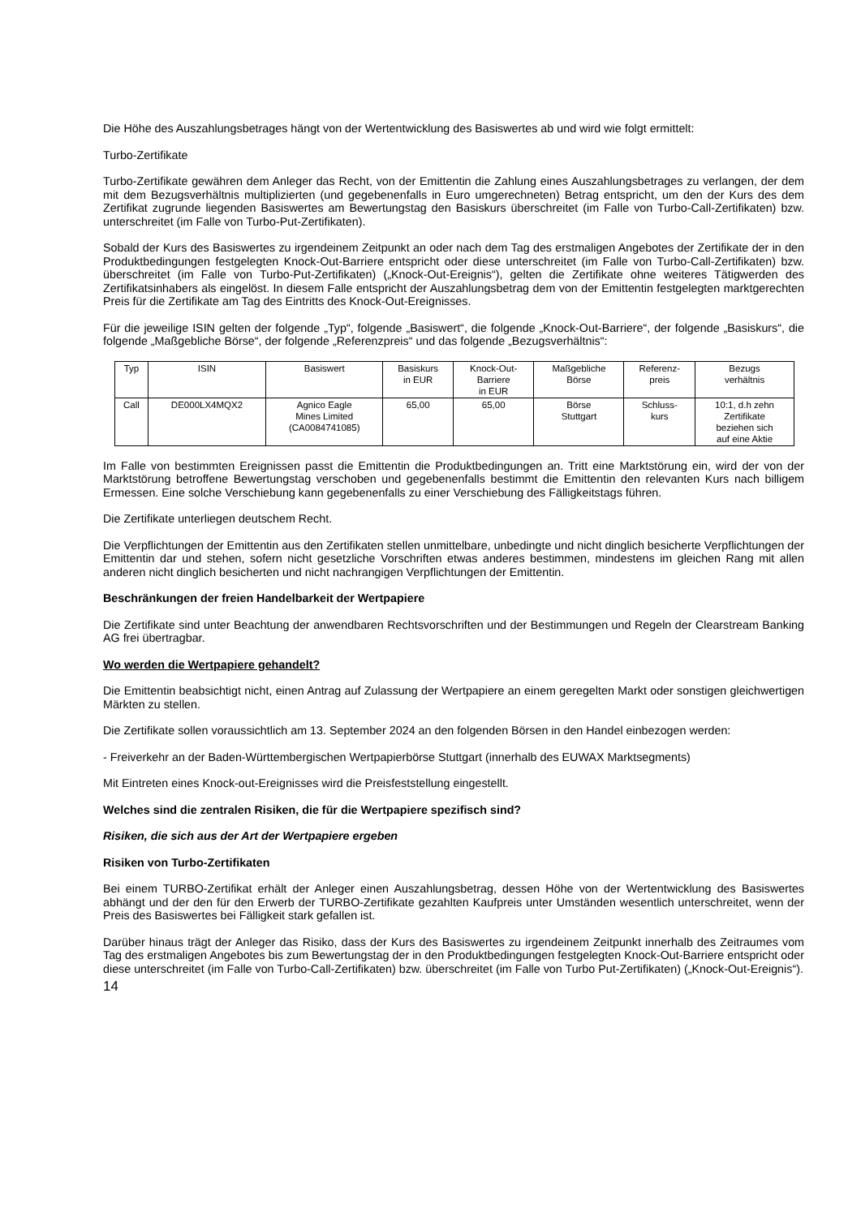Die Höhe des Auszahlungsbetrages hängt von der Wertentwicklung des Basiswertes ab und wird wie folgt ermittelt:
Turbo-Zertifikate
Turbo-Zertifikate gewähren dem Anleger das Recht, von der Emittentin die Zahlung eines Auszahlungsbetrages zu verlangen, der dem mit dem Bezugsverhältnis multiplizierten (und gegebenenfalls in Euro umgerechneten) Betrag entspricht, um den der Kurs des dem Zertifikat zugrunde liegenden Basiswertes am Bewertungstag den Basiskurs überschreitet (im Falle von Turbo-Call-Zertifikaten) bzw. unterschreitet (im Falle von Turbo-Put-Zertifikaten).
Sobald der Kurs des Basiswertes zu irgendeinem Zeitpunkt an oder nach dem Tag des erstmaligen Angebotes der Zertifikate der in den Produktbedingungen festgelegten Knock-Out-Barriere entspricht oder diese unterschreitet (im Falle von Turbo-Call-Zertifikaten) bzw. überschreitet (im Falle von Turbo-Put-Zertifikaten) („Knock-Out-Ereignis“), gelten die Zertifikate ohne weiteres Tätigwerden des Zertifikatsinhabers als eingelöst. In diesem Falle entspricht der Auszahlungsbetrag dem von der Emittentin festgelegten marktgerechten Preis für die Zertifikate am Tag des Eintritts des Knock-Out-Ereignisses.
Für die jeweilige ISIN gelten der folgende „Typ“, folgende „Basiswert“, die folgende „Knock-Out-Barriere“, der folgende „Basiskurs“, die folgende „Maßgebliche Börse“, der folgende „Referenzpreis“ und das folgende „Bezugsverhältnis“:
| Typ | ISIN | Basiswert | Basiskurs in EUR | Knock-Out- Barriere in EUR | Maßgebliche Börse | Referenz- preis | Bezugs verhältnis |
| --- | --- | --- | --- | --- | --- | --- | --- |
| Call | DE000LX4MQX2 | Agnico Eagle Mines Limited (CA0084741085) | 65,00 | 65,00 | Börse Stuttgart | Schluss- kurs | 10:1, d.h zehn Zertifikate beziehen sich auf eine Aktie |
Im Falle von bestimmten Ereignissen passt die Emittentin die Produktbedingungen an. Tritt eine Marktstörung ein, wird der von der Marktstörung betroffene Bewertungstag verschoben und gegebenenfalls bestimmt die Emittentin den relevanten Kurs nach billigem Ermessen. Eine solche Verschiebung kann gegebenenfalls zu einer Verschiebung des Fälligkeitstags führen.
Die Zertifikate unterliegen deutschem Recht.
Die Verpflichtungen der Emittentin aus den Zertifikaten stellen unmittelbare, unbedingte und nicht dinglich besicherte Verpflichtungen der Emittentin dar und stehen, sofern nicht gesetzliche Vorschriften etwas anderes bestimmen, mindestens im gleichen Rang mit allen anderen nicht dinglich besicherten und nicht nachrangigen Verpflichtungen der Emittentin.
Beschränkungen der freien Handelbarkeit der Wertpapiere
Die Zertifikate sind unter Beachtung der anwendbaren Rechtsvorschriften und der Bestimmungen und Regeln der Clearstream Banking AG frei übertragbar.
Wo werden die Wertpapiere gehandelt?
Die Emittentin beabsichtigt nicht, einen Antrag auf Zulassung der Wertpapiere an einem geregelten Markt oder sonstigen gleichwertigen Märkten zu stellen.
Die Zertifikate sollen voraussichtlich am 13. September 2024 an den folgenden Börsen in den Handel einbezogen werden:
- Freiverkehr an der Baden-Württembergischen Wertpapierbörse Stuttgart (innerhalb des EUWAX Marktsegments)
Mit Eintreten eines Knock-out-Ereignisses wird die Preisfeststellung eingestellt.
Welches sind die zentralen Risiken, die für die Wertpapiere spezifisch sind?
Risiken, die sich aus der Art der Wertpapiere ergeben
Risiken von Turbo-Zertifikaten
Bei einem TURBO-Zertifikat erhält der Anleger einen Auszahlungsbetrag, dessen Höhe von der Wertentwicklung des Basiswertes abhängt und der den für den Erwerb der TURBO-Zertifikate gezahlten Kaufpreis unter Umständen wesentlich unterschreitet, wenn der Preis des Basiswertes bei Fälligkeit stark gefallen ist.
Darüber hinaus trägt der Anleger das Risiko, dass der Kurs des Basiswertes zu irgendeinem Zeitpunkt innerhalb des Zeitraumes vom Tag des erstmaligen Angebotes bis zum Bewertungstag der in den Produktbedingungen festgelegten Knock-Out-Barriere entspricht oder diese unterschreitet (im Falle von Turbo-Call-Zertifikaten) bzw. überschreitet (im Falle von Turbo Put-Zertifikaten) („Knock-Out-Ereignis“).
14